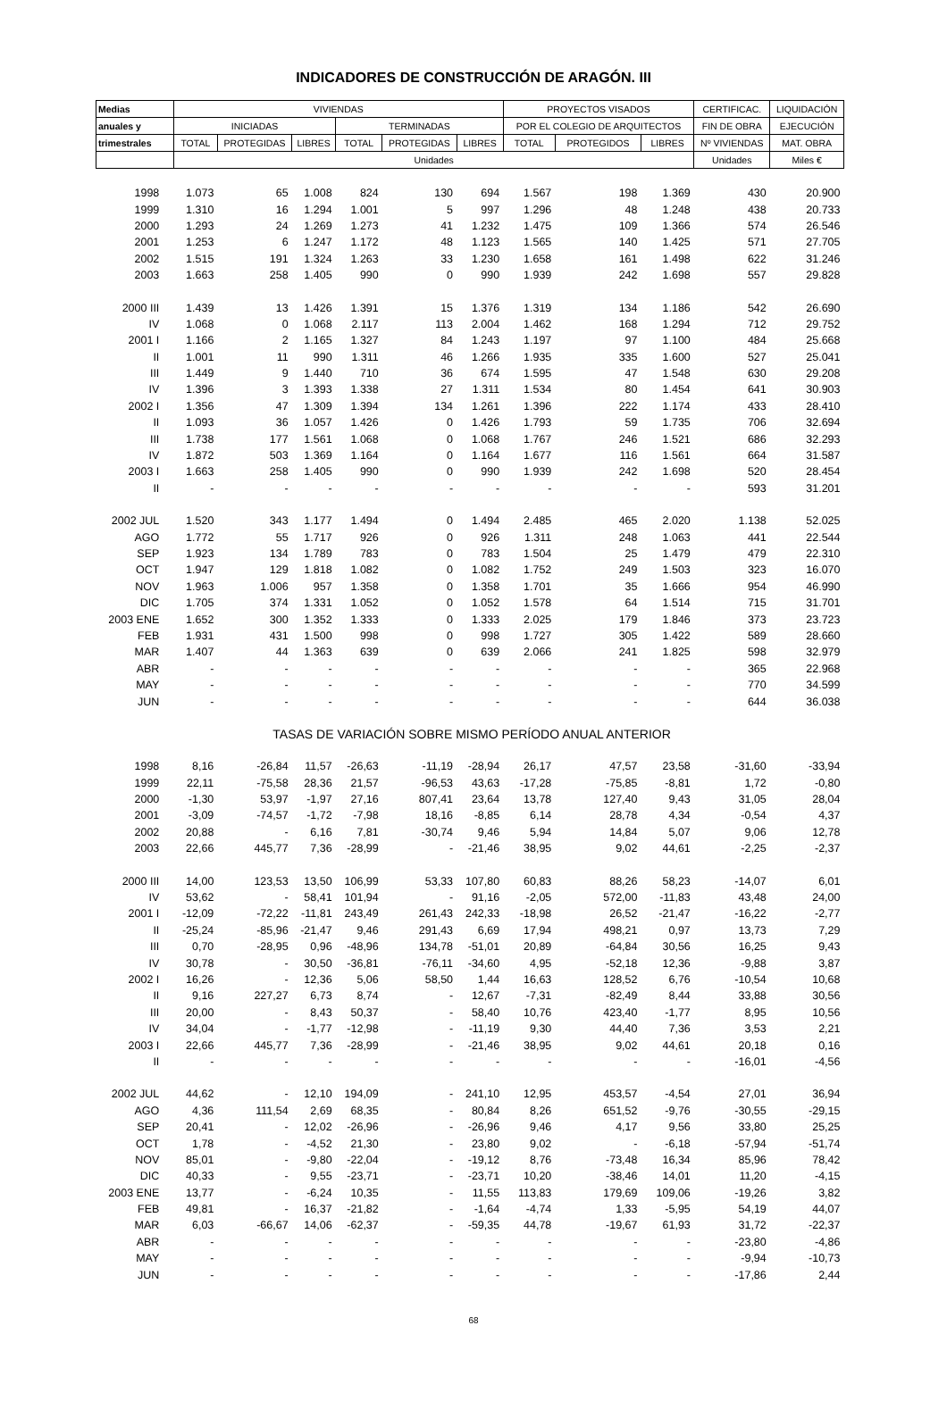INDICADORES DE CONSTRUCCIÓN DE ARAGÓN. III
| Medias | VIVIENDAS | | | | | | PROYECTOS VISADOS | | | CERTIFICAC. | LIQUIDACIÓN |
| --- | --- | --- | --- | --- | --- | --- | --- | --- | --- | --- | --- |
| anuales y | INICIADAS | | | TERMINADAS | | | POR EL COLEGIO DE ARQUITECTOS | | | FIN DE OBRA | EJECUCIÓN |
| trimestrales | TOTAL | PROTEGIDAS | LIBRES | TOTAL | PROTEGIDAS | LIBRES | TOTAL | PROTEGIDOS | LIBRES | Nº VIVIENDAS | MAT. OBRA |
| | Unidades | | | | | | | | | Unidades | Miles € |
| 1998 | 1.073 | 65 | 1.008 | 824 | 130 | 694 | 1.567 | 198 | 1.369 | 430 | 20.900 |
| 1999 | 1.310 | 16 | 1.294 | 1.001 | 5 | 997 | 1.296 | 48 | 1.248 | 438 | 20.733 |
| 2000 | 1.293 | 24 | 1.269 | 1.273 | 41 | 1.232 | 1.475 | 109 | 1.366 | 574 | 26.546 |
| 2001 | 1.253 | 6 | 1.247 | 1.172 | 48 | 1.123 | 1.565 | 140 | 1.425 | 571 | 27.705 |
| 2002 | 1.515 | 191 | 1.324 | 1.263 | 33 | 1.230 | 1.658 | 161 | 1.498 | 622 | 31.246 |
| 2003 | 1.663 | 258 | 1.405 | 990 | 0 | 990 | 1.939 | 242 | 1.698 | 557 | 29.828 |
| 2000 III | 1.439 | 13 | 1.426 | 1.391 | 15 | 1.376 | 1.319 | 134 | 1.186 | 542 | 26.690 |
| IV | 1.068 | 0 | 1.068 | 2.117 | 113 | 2.004 | 1.462 | 168 | 1.294 | 712 | 29.752 |
| 2001 I | 1.166 | 2 | 1.165 | 1.327 | 84 | 1.243 | 1.197 | 97 | 1.100 | 484 | 25.668 |
| II | 1.001 | 11 | 990 | 1.311 | 46 | 1.266 | 1.935 | 335 | 1.600 | 527 | 25.041 |
| III | 1.449 | 9 | 1.440 | 710 | 36 | 674 | 1.595 | 47 | 1.548 | 630 | 29.208 |
| IV | 1.396 | 3 | 1.393 | 1.338 | 27 | 1.311 | 1.534 | 80 | 1.454 | 641 | 30.903 |
| 2002 I | 1.356 | 47 | 1.309 | 1.394 | 134 | 1.261 | 1.396 | 222 | 1.174 | 433 | 28.410 |
| II | 1.093 | 36 | 1.057 | 1.426 | 0 | 1.426 | 1.793 | 59 | 1.735 | 706 | 32.694 |
| III | 1.738 | 177 | 1.561 | 1.068 | 0 | 1.068 | 1.767 | 246 | 1.521 | 686 | 32.293 |
| IV | 1.872 | 503 | 1.369 | 1.164 | 0 | 1.164 | 1.677 | 116 | 1.561 | 664 | 31.587 |
| 2003 I | 1.663 | 258 | 1.405 | 990 | 0 | 990 | 1.939 | 242 | 1.698 | 520 | 28.454 |
| II | - | - | - | - | - | - | - | - | - | 593 | 31.201 |
| 2002 JUL | 1.520 | 343 | 1.177 | 1.494 | 0 | 1.494 | 2.485 | 465 | 2.020 | 1.138 | 52.025 |
| AGO | 1.772 | 55 | 1.717 | 926 | 0 | 926 | 1.311 | 248 | 1.063 | 441 | 22.544 |
| SEP | 1.923 | 134 | 1.789 | 783 | 0 | 783 | 1.504 | 25 | 1.479 | 479 | 22.310 |
| OCT | 1.947 | 129 | 1.818 | 1.082 | 0 | 1.082 | 1.752 | 249 | 1.503 | 323 | 16.070 |
| NOV | 1.963 | 1.006 | 957 | 1.358 | 0 | 1.358 | 1.701 | 35 | 1.666 | 954 | 46.990 |
| DIC | 1.705 | 374 | 1.331 | 1.052 | 0 | 1.052 | 1.578 | 64 | 1.514 | 715 | 31.701 |
| 2003 ENE | 1.652 | 300 | 1.352 | 1.333 | 0 | 1.333 | 2.025 | 179 | 1.846 | 373 | 23.723 |
| FEB | 1.931 | 431 | 1.500 | 998 | 0 | 998 | 1.727 | 305 | 1.422 | 589 | 28.660 |
| MAR | 1.407 | 44 | 1.363 | 639 | 0 | 639 | 2.066 | 241 | 1.825 | 598 | 32.979 |
| ABR | - | - | - | - | - | - | - | - | - | 365 | 22.968 |
| MAY | - | - | - | - | - | - | - | - | - | 770 | 34.599 |
| JUN | - | - | - | - | - | - | - | - | - | 644 | 36.038 |
| | TASAS DE VARIACIÓN SOBRE MISMO PERÍODO ANUAL ANTERIOR | | | | | | | | | | |
| 1998 | 8,16 | -26,84 | 11,57 | -26,63 | -11,19 | -28,94 | 26,17 | 47,57 | 23,58 | -31,60 | -33,94 |
| 1999 | 22,11 | -75,58 | 28,36 | 21,57 | -96,53 | 43,63 | -17,28 | -75,85 | -8,81 | 1,72 | -0,80 |
| 2000 | -1,30 | 53,97 | -1,97 | 27,16 | 807,41 | 23,64 | 13,78 | 127,40 | 9,43 | 31,05 | 28,04 |
| 2001 | -3,09 | -74,57 | -1,72 | -7,98 | 18,16 | -8,85 | 6,14 | 28,78 | 4,34 | -0,54 | 4,37 |
| 2002 | 20,88 | - | 6,16 | 7,81 | -30,74 | 9,46 | 5,94 | 14,84 | 5,07 | 9,06 | 12,78 |
| 2003 | 22,66 | 445,77 | 7,36 | -28,99 | - | -21,46 | 38,95 | 9,02 | 44,61 | -2,25 | -2,37 |
| 2000 III | 14,00 | 123,53 | 13,50 | 106,99 | 53,33 | 107,80 | 60,83 | 88,26 | 58,23 | -14,07 | 6,01 |
| IV | 53,62 | - | 58,41 | 101,94 | - | 91,16 | -2,05 | 572,00 | -11,83 | 43,48 | 24,00 |
| 2001 I | -12,09 | -72,22 | -11,81 | 243,49 | 261,43 | 242,33 | -18,98 | 26,52 | -21,47 | -16,22 | -2,77 |
| II | -25,24 | -85,96 | -21,47 | 9,46 | 291,43 | 6,69 | 17,94 | 498,21 | 0,97 | 13,73 | 7,29 |
| III | 0,70 | -28,95 | 0,96 | -48,96 | 134,78 | -51,01 | 20,89 | -64,84 | 30,56 | 16,25 | 9,43 |
| IV | 30,78 | - | 30,50 | -36,81 | -76,11 | -34,60 | 4,95 | -52,18 | 12,36 | -9,88 | 3,87 |
| 2002 I | 16,26 | - | 12,36 | 5,06 | 58,50 | 1,44 | 16,63 | 128,52 | 6,76 | -10,54 | 10,68 |
| II | 9,16 | 227,27 | 6,73 | 8,74 | - | 12,67 | -7,31 | -82,49 | 8,44 | 33,88 | 30,56 |
| III | 20,00 | - | 8,43 | 50,37 | - | 58,40 | 10,76 | 423,40 | -1,77 | 8,95 | 10,56 |
| IV | 34,04 | - | -1,77 | -12,98 | - | -11,19 | 9,30 | 44,40 | 7,36 | 3,53 | 2,21 |
| 2003 I | 22,66 | 445,77 | 7,36 | -28,99 | - | -21,46 | 38,95 | 9,02 | 44,61 | 20,18 | 0,16 |
| II | - | - | - | - | - | - | - | - | - | -16,01 | -4,56 |
| 2002 JUL | 44,62 | - | 12,10 | 194,09 | - | 241,10 | 12,95 | 453,57 | -4,54 | 27,01 | 36,94 |
| AGO | 4,36 | 111,54 | 2,69 | 68,35 | - | 80,84 | 8,26 | 651,52 | -9,76 | -30,55 | -29,15 |
| SEP | 20,41 | - | 12,02 | -26,96 | - | -26,96 | 9,46 | 4,17 | 9,56 | 33,80 | 25,25 |
| OCT | 1,78 | - | -4,52 | 21,30 | - | 23,80 | 9,02 | - | -6,18 | -57,94 | -51,74 |
| NOV | 85,01 | - | -9,80 | -22,04 | - | -19,12 | 8,76 | -73,48 | 16,34 | 85,96 | 78,42 |
| DIC | 40,33 | - | 9,55 | -23,71 | - | -23,71 | 10,20 | -38,46 | 14,01 | 11,20 | -4,15 |
| 2003 ENE | 13,77 | - | -6,24 | 10,35 | - | 11,55 | 113,83 | 179,69 | 109,06 | -19,26 | 3,82 |
| FEB | 49,81 | - | 16,37 | -21,82 | - | -1,64 | -4,74 | 1,33 | -5,95 | 54,19 | 44,07 |
| MAR | 6,03 | -66,67 | 14,06 | -62,37 | - | -59,35 | 44,78 | -19,67 | 61,93 | 31,72 | -22,37 |
| ABR | - | - | - | - | - | - | - | - | - | -23,80 | -4,86 |
| MAY | - | - | - | - | - | - | - | - | - | -9,94 | -10,73 |
| JUN | - | - | - | - | - | - | - | - | - | -17,86 | 2,44 |
68